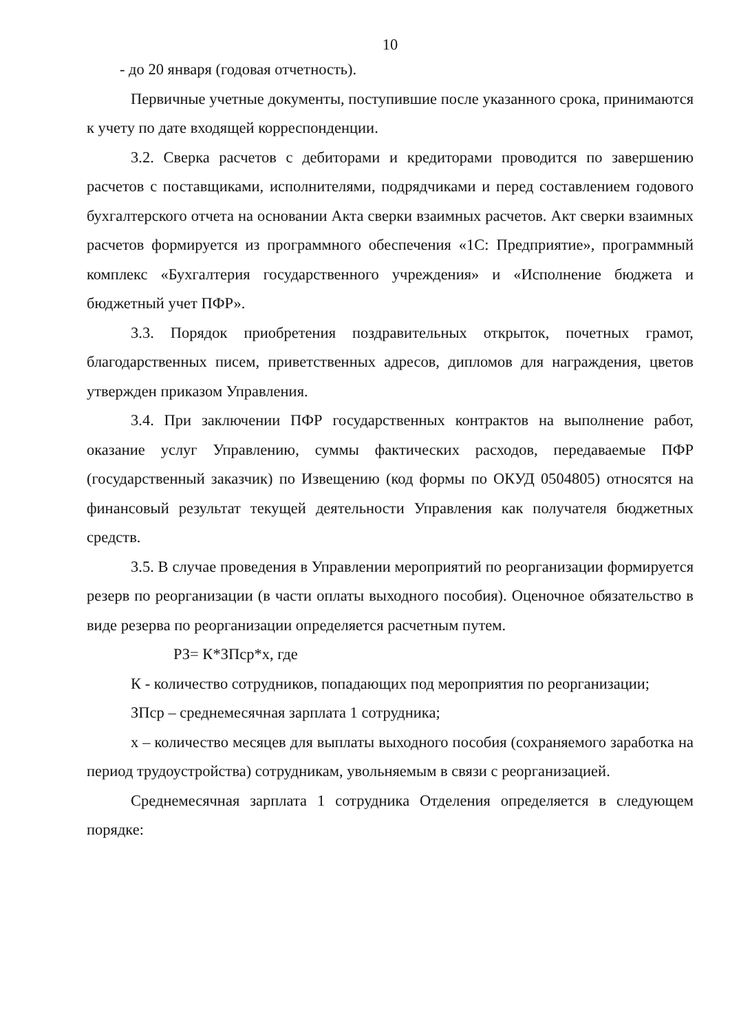10
- до 20 января (годовая отчетность).
Первичные учетные документы, поступившие после указанного срока, принимаются к учету по дате входящей корреспонденции.
3.2. Сверка расчетов с дебиторами и кредиторами проводится по завершению расчетов с поставщиками, исполнителями, подрядчиками и перед составлением годового бухгалтерского отчета на основании Акта сверки взаимных расчетов. Акт сверки взаимных расчетов формируется из программного обеспечения «1С: Предприятие», программный комплекс «Бухгалтерия государственного учреждения» и «Исполнение бюджета и бюджетный учет ПФР».
3.3. Порядок приобретения поздравительных открыток, почетных грамот, благодарственных писем, приветственных адресов, дипломов для награждения, цветов утвержден приказом Управления.
3.4. При заключении ПФР государственных контрактов на выполнение работ, оказание услуг Управлению, суммы фактических расходов, передаваемые ПФР (государственный заказчик) по Извещению (код формы по ОКУД 0504805) относятся на финансовый результат текущей деятельности Управления как получателя бюджетных средств.
3.5. В случае проведения в Управлении мероприятий по реорганизации формируется резерв по реорганизации (в части оплаты выходного пособия). Оценочное обязательство в виде резерва по реорганизации определяется расчетным путем.
РЗ= К*ЗПср*х, где
К - количество сотрудников, попадающих под мероприятия по реорганизации;
ЗПср – среднемесячная зарплата 1 сотрудника;
х – количество месяцев для выплаты выходного пособия (сохраняемого заработка на период трудоустройства) сотрудникам, увольняемым в связи с реорганизацией.
Среднемесячная зарплата 1 сотрудника Отделения определяется в следующем порядке: